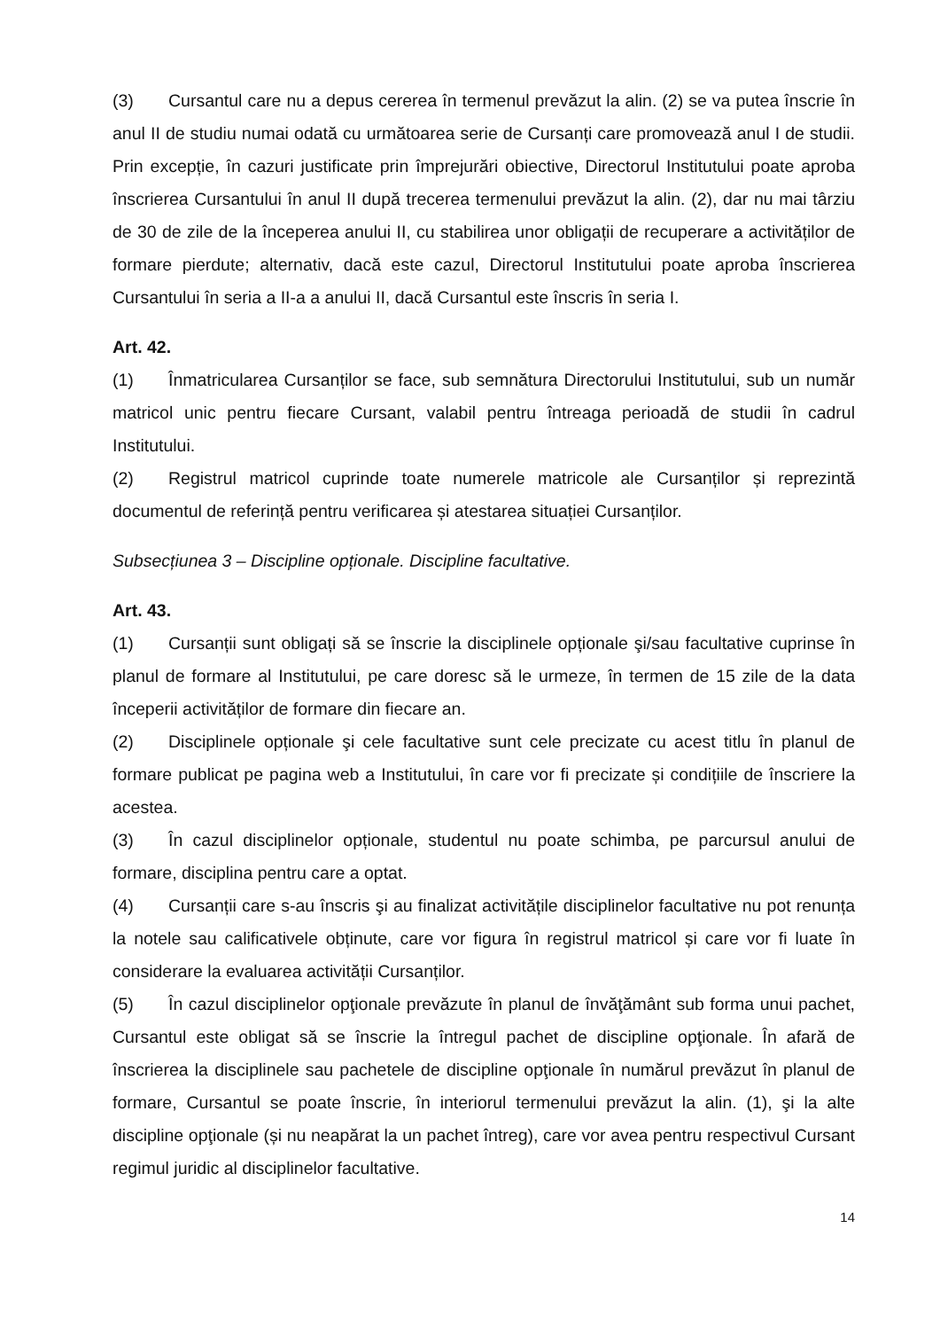(3) Cursantul care nu a depus cererea în termenul prevăzut la alin. (2) se va putea înscrie în anul II de studiu numai odată cu următoarea serie de Cursanți care promovează anul I de studii. Prin excepție, în cazuri justificate prin împrejurări obiective, Directorul Institutului poate aproba înscrierea Cursantului în anul II după trecerea termenului prevăzut la alin. (2), dar nu mai târziu de 30 de zile de la începerea anului II, cu stabilirea unor obligații de recuperare a activităților de formare pierdute; alternativ, dacă este cazul, Directorul Institutului poate aproba înscrierea Cursantului în seria a II-a a anului II, dacă Cursantul este înscris în seria I.
Art. 42.
(1) Înmatricularea Cursanților se face, sub semnătura Directorului Institutului, sub un număr matricol unic pentru fiecare Cursant, valabil pentru întreaga perioadă de studii în cadrul Institutului.
(2) Registrul matricol cuprinde toate numerele matricole ale Cursanților și reprezintă documentul de referință pentru verificarea și atestarea situației Cursanților.
Subsecțiunea 3 – Discipline opționale. Discipline facultative.
Art. 43.
(1) Cursanții sunt obligați să se înscrie la disciplinele opționale şi/sau facultative cuprinse în planul de formare al Institutului, pe care doresc să le urmeze, în termen de 15 zile de la data începerii activităților de formare din fiecare an.
(2) Disciplinele opționale şi cele facultative sunt cele precizate cu acest titlu în planul de formare publicat pe pagina web a Institutului, în care vor fi precizate și condițiile de înscriere la acestea.
(3) În cazul disciplinelor opționale, studentul nu poate schimba, pe parcursul anului de formare, disciplina pentru care a optat.
(4) Cursanții care s-au înscris şi au finalizat activitățile disciplinelor facultative nu pot renunța la notele sau calificativele obținute, care vor figura în registrul matricol și care vor fi luate în considerare la evaluarea activității Cursanților.
(5) În cazul disciplinelor opţionale prevăzute în planul de învăţământ sub forma unui pachet, Cursantul este obligat să se înscrie la întregul pachet de discipline opţionale. În afară de înscrierea la disciplinele sau pachetele de discipline opţionale în numărul prevăzut în planul de formare, Cursantul se poate înscrie, în interiorul termenului prevăzut la alin. (1), şi la alte discipline opţionale (și nu neapărat la un pachet întreg), care vor avea pentru respectivul Cursant regimul juridic al disciplinelor facultative.
14